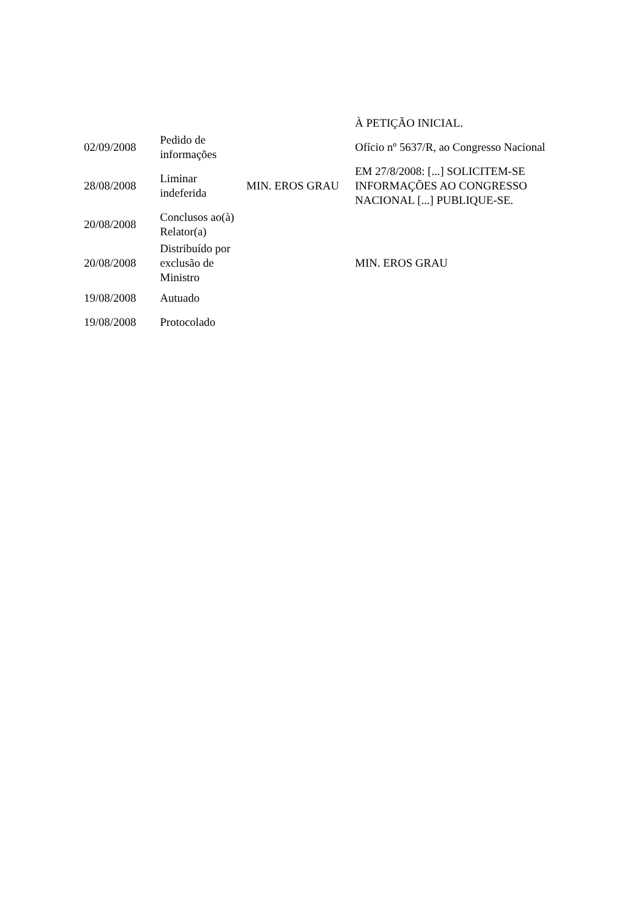| | | | À PETIÇÃO INICIAL. |
| 02/09/2008 | Pedido de informações | | Ofício nº 5637/R, ao Congresso Nacional |
| 28/08/2008 | Liminar indeferida | MIN. EROS GRAU | EM 27/8/2008: [...] SOLICITEM-SE INFORMAÇÕES AO CONGRESSO NACIONAL [...] PUBLIQUE-SE. |
| 20/08/2008 | Conclusos ao(à) Relator(a) | | |
| 20/08/2008 | Distribuído por exclusão de Ministro | | MIN. EROS GRAU |
| 19/08/2008 | Autuado | | |
| 19/08/2008 | Protocolado | | |